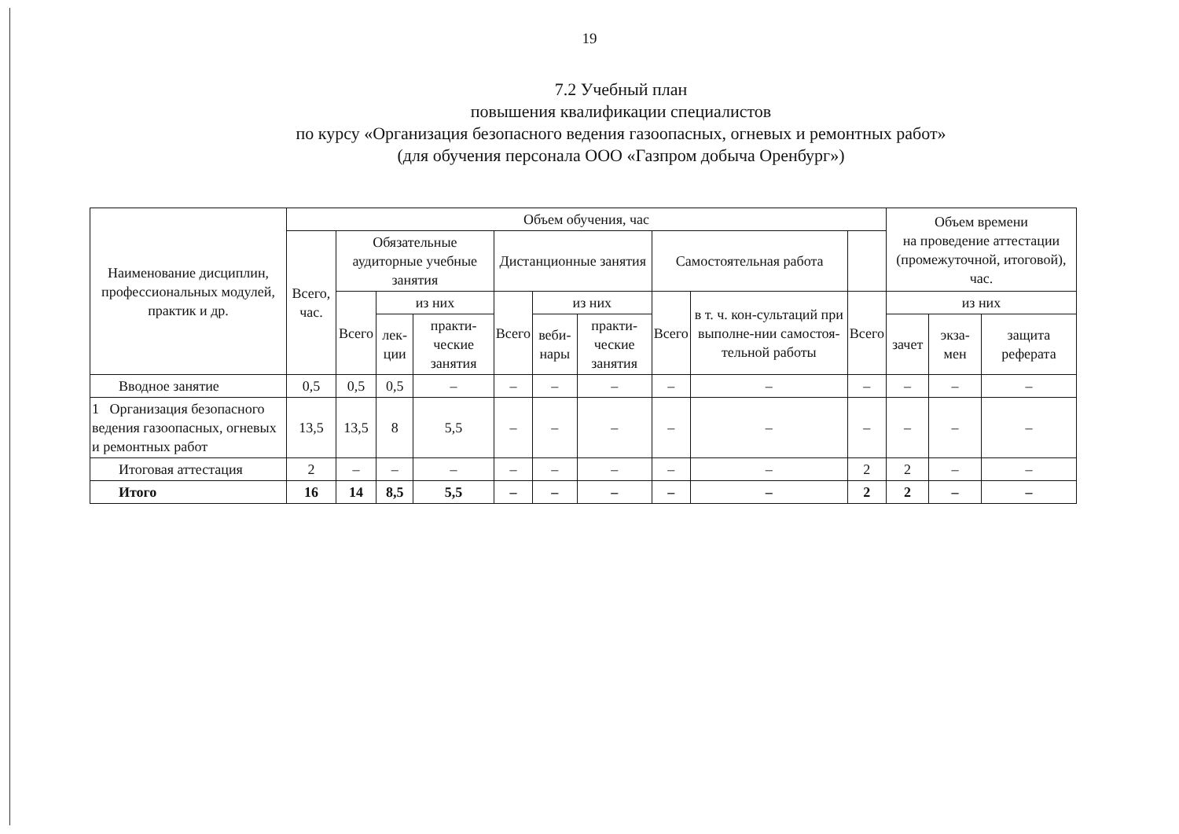19
7.2 Учебный план
повышения квалификации специалистов
по курсу «Организация безопасного ведения газоопасных, огневых и ремонтных работ»
(для обучения персонала ООО «Газпром добыча Оренбург»)
| Наименование дисциплин, профессиональных модулей, практик и др. | Объем обучения, час | | | | | | | | | | Объем времени на проведение аттестации (промежуточной, итоговой), час. | | |
| --- | --- | --- | --- | --- | --- | --- | --- | --- | --- | --- | --- | --- | --- |
| | Всего, час. | Обязательные аудиторные учебные занятия | | | Дистанционные занятия | | | Самостоятельная работа | | | | | |
| | | Всего | из них | | Всего | из них | | Всего | в т. ч. кон-сультаций при выполне-нии самостоя-тельной работы | Всего | из них | | |
| | | | лек-ции | практи-ческие занятия | | веби-нары | практи-ческие занятия | | | | зачет | экза-мен | защита реферата |
| Вводное занятие | 0,5 | 0,5 | 0,5 | – | – | – | – | – | – | – | – | – | – |
| 1 Организация безопасного ведения газоопасных, огневых и ремонтных работ | 13,5 | 13,5 | 8 | 5,5 | – | – | – | – | – | – | – | – | – |
| Итоговая аттестация | 2 | – | – | – | – | – | – | – | – | 2 | 2 | – | – |
| Итого | 16 | 14 | 8,5 | 5,5 | – | – | – | – | – | 2 | 2 | – | – |